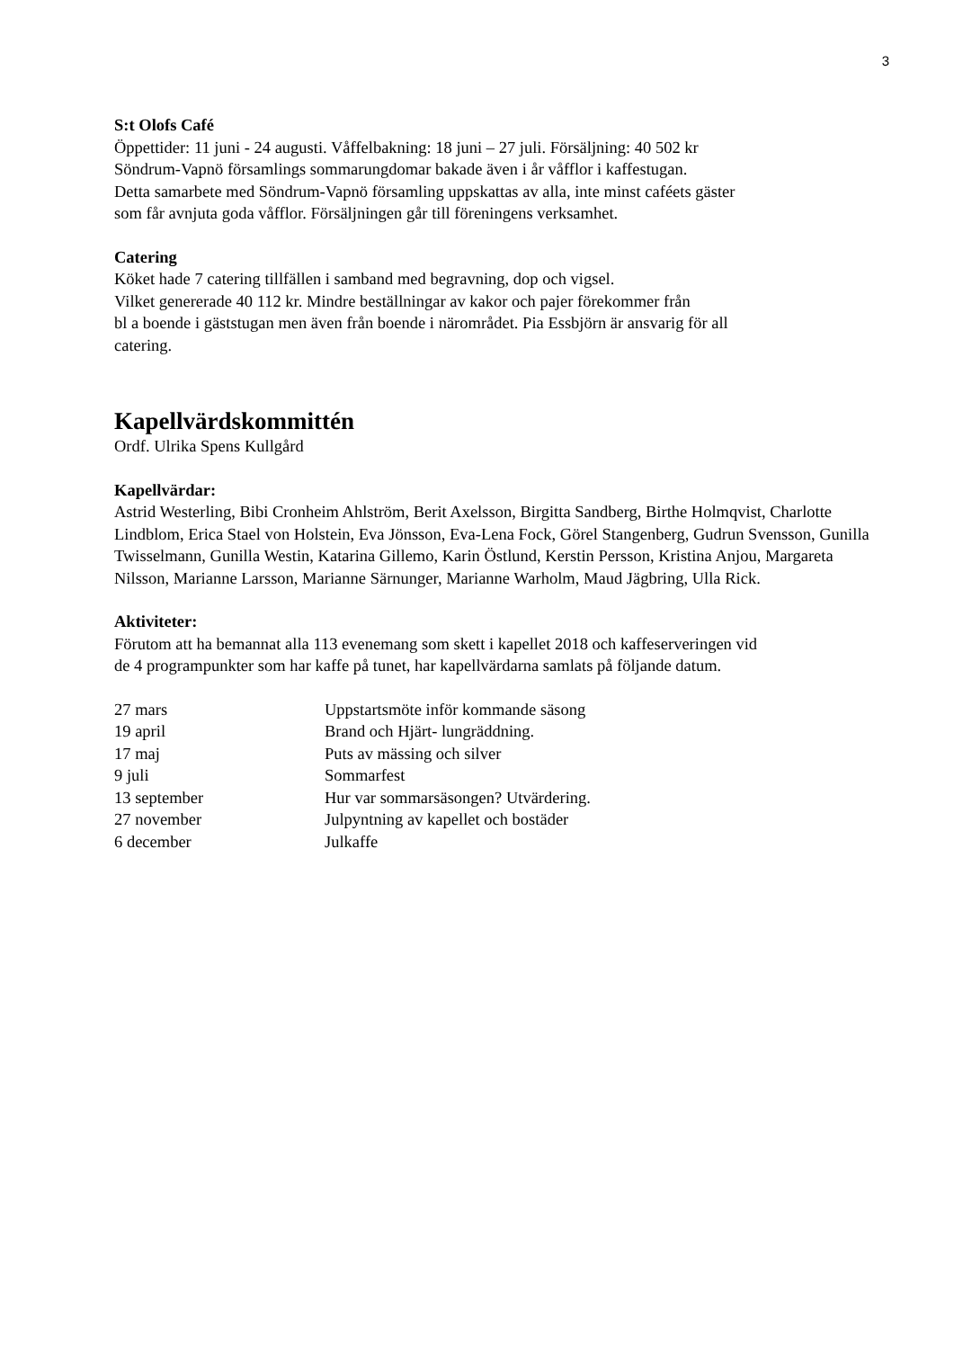3
S:t Olofs Café
Öppettider: 11 juni - 24 augusti. Våffelbakning: 18 juni – 27 juli. Försäljning: 40 502 kr
Söndrum-Vapnö församlings sommarungdomar bakade även i år våfflor i kaffestugan.
Detta samarbete med Söndrum-Vapnö församling uppskattas av alla, inte minst caféets gäster
som får avnjuta goda våfflor. Försäljningen går till föreningens verksamhet.
Catering
Köket hade 7 catering tillfällen i samband med begravning, dop och vigsel.
Vilket genererade 40 112 kr. Mindre beställningar av kakor och pajer förekommer från
bl a boende i gäststugan men även från boende i närområdet. Pia Essbjörn är ansvarig för all
catering.
Kapellvärdskommittén
Ordf. Ulrika Spens Kullgård
Kapellvärdar:
Astrid Westerling, Bibi Cronheim Ahlström, Berit Axelsson, Birgitta Sandberg, Birthe Holmqvist, Charlotte Lindblom, Erica Stael von Holstein, Eva Jönsson, Eva-Lena Fock, Görel Stangenberg, Gudrun Svensson, Gunilla Twisselmann, Gunilla Westin, Katarina Gillemo, Karin Östlund, Kerstin Persson, Kristina Anjou, Margareta Nilsson, Marianne Larsson, Marianne Särnunger, Marianne Warholm, Maud Jägbring, Ulla Rick.
Aktiviteter:
Förutom att ha bemannat alla 113 evenemang som skett i kapellet 2018 och kaffeserveringen vid
de 4 programpunkter som har kaffe på tunet, har kapellvärdarna samlats på följande datum.
| 27 mars | Uppstartsmöte inför kommande säsong |
| 19 april | Brand och Hjärt- lungräddning. |
| 17 maj | Puts av mässing och silver |
| 9 juli | Sommarfest |
| 13 september | Hur var sommarsäsongen? Utvärdering. |
| 27 november | Julpyntning av kapellet och bostäder |
| 6 december | Julkaffe |